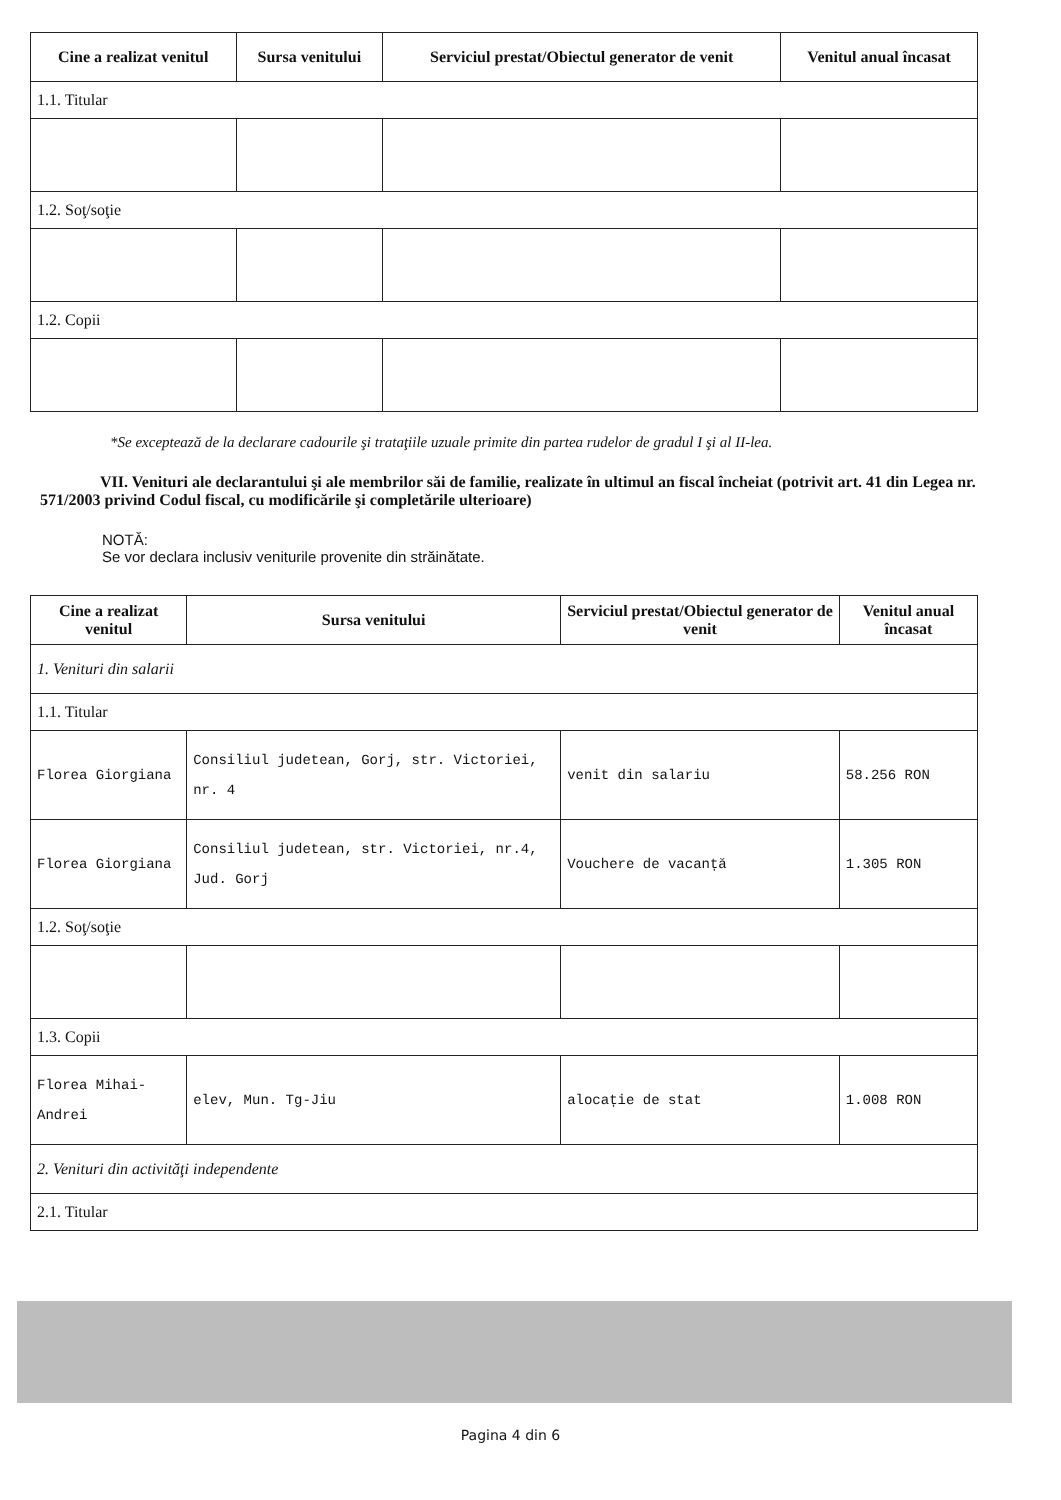| Cine a realizat venitul | Sursa venitului | Serviciul prestat/Obiectul generator de venit | Venitul anual încasat |
| --- | --- | --- | --- |
| 1.1. Titular | | | |
| 1.2. Soţ/soţie | | | |
| 1.2. Copii | | | |
*Se exceptează de la declarare cadourile şi trataţiile uzuale primite din partea rudelor de gradul I şi al II-lea.
VII. Venituri ale declarantului şi ale membrilor săi de familie, realizate în ultimul an fiscal încheiat (potrivit art. 41 din Legea nr. 571/2003 privind Codul fiscal, cu modificările şi completările ulterioare)
NOTĂ:
Se vor declara inclusiv veniturile provenite din străinătate.
| Cine a realizat venitul | Sursa venitului | Serviciul prestat/Obiectul generator de venit | Venitul anual încasat |
| --- | --- | --- | --- |
| 1. Venituri din salarii | | | |
| 1.1. Titular | | | |
| Florea Giorgiana | Consiliul judetean, Gorj, str. Victoriei, nr. 4 | venit din salariu | 58.256 RON |
| Florea Giorgiana | Consiliul judetean, str. Victoriei, nr.4, Jud. Gorj | Vouchere de vacanță | 1.305 RON |
| 1.2. Soţ/soţie | | | |
| 1.3. Copii | | | |
| Florea Mihai-Andrei | elev, Mun. Tg-Jiu | alocație de stat | 1.008 RON |
| 2. Venituri din activităţi independente | | | |
| 2.1. Titular | | | |
Pagina 4 din 6